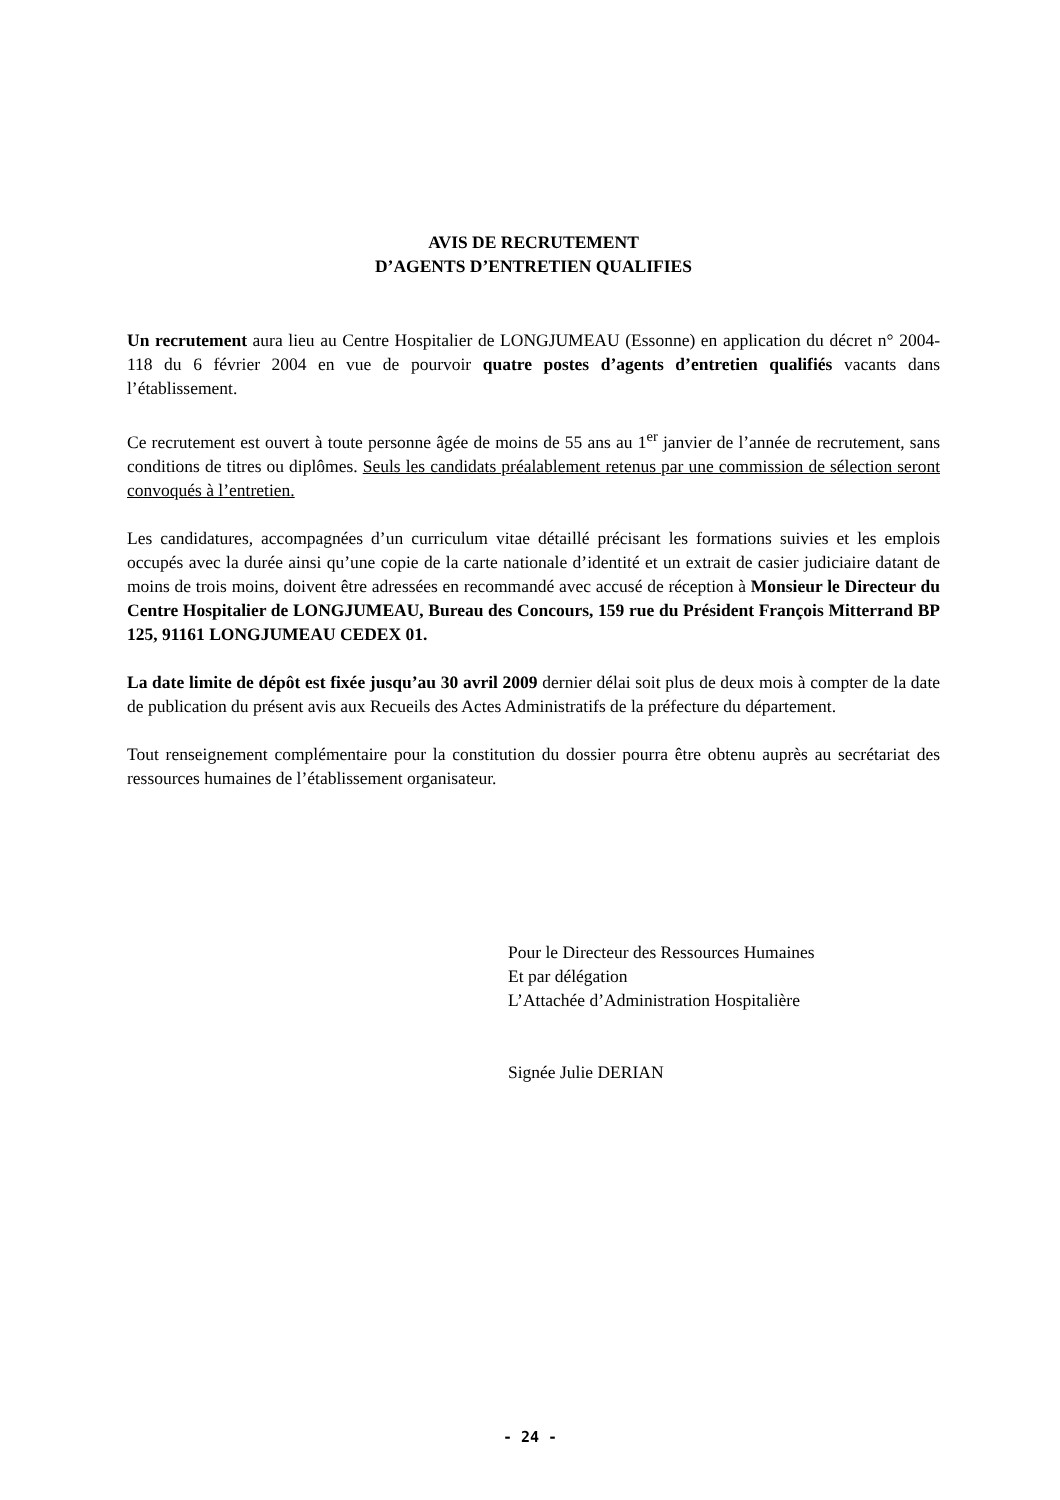AVIS DE RECRUTEMENT
D’AGENTS D’ENTRETIEN QUALIFIES
Un recrutement aura lieu au Centre Hospitalier de LONGJUMEAU (Essonne) en application du décret n° 2004-118 du 6 février 2004 en vue de pourvoir quatre postes d’agents d’entretien qualifiés vacants dans l’établissement.
Ce recrutement est ouvert à toute personne âgée de moins de 55 ans au 1<sup>er</sup> janvier de l’année de recrutement, sans conditions de titres ou diplômes. Seuls les candidats préalablement retenus par une commission de sélection seront convoqués à l’entretien.
Les candidatures, accompagnées d’un curriculum vitae détaillé précisant les formations suivies et les emplois occupés avec la durée ainsi qu’une copie de la carte nationale d’identité et un extrait de casier judiciaire datant de moins de trois moins, doivent être adressées en recommandé avec accusé de réception à Monsieur le Directeur du Centre Hospitalier de LONGJUMEAU, Bureau des Concours, 159 rue du Président François Mitterrand BP 125, 91161 LONGJUMEAU CEDEX 01.
La date limite de dépôt est fixée jusqu’au 30 avril 2009 dernier délai soit plus de deux mois à compter de la date de publication du présent avis aux Recueils des Actes Administratifs de la préfecture du département.
Tout renseignement complémentaire pour la constitution du dossier pourra être obtenu auprès au secrétariat des ressources humaines de l’établissement organisateur.
Pour le Directeur des Ressources Humaines
Et par délégation
L’Attachée d’Administration Hospitalière
Signée Julie DERIAN
- 24 -